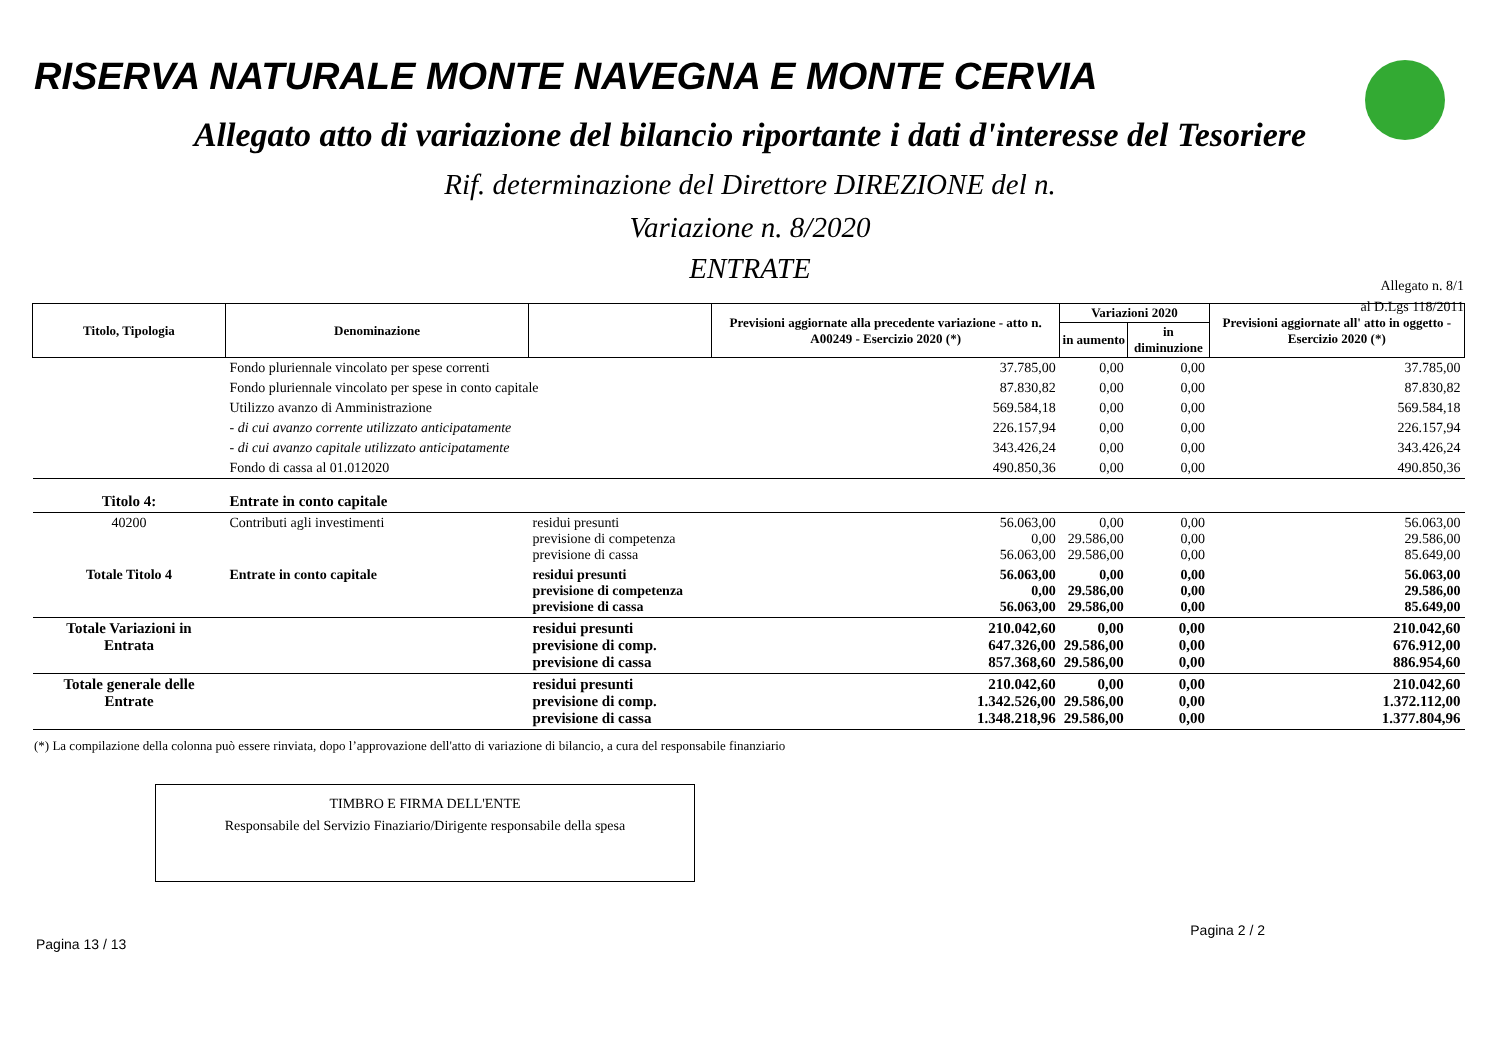RISERVA NATURALE MONTE NAVEGNA E MONTE CERVIA
Allegato atto di variazione del bilancio riportante i dati d'interesse del Tesoriere
Rif. determinazione del Direttore DIREZIONE del n.
Variazione n. 8/2020
ENTRATE
Allegato n. 8/1
al D.Lgs 118/2011
| Titolo, Tipologia | Denominazione | | Previsioni aggiornate alla precedente variazione - atto n. A00249 - Esercizio 2020 (*) | Variazioni 2020 | | Previsioni aggiornate all' atto in oggetto - Esercizio 2020 (*) |
| --- | --- | --- | --- | --- | --- | --- |
| | | | | in aumento | in diminuzione | |
| | Fondo pluriennale vincolato per spese correnti | | 37.785,00 | 0,00 | 0,00 | 37.785,00 |
| | Fondo pluriennale vincolato per spese in conto capitale | | 87.830,82 | 0,00 | 0,00 | 87.830,82 |
| | Utilizzo avanzo di Amministrazione | | 569.584,18 | 0,00 | 0,00 | 569.584,18 |
| | - di cui avanzo corrente utilizzato anticipatamente | | 226.157,94 | 0,00 | 0,00 | 226.157,94 |
| | - di cui avanzo capitale utilizzato anticipatamente | | 343.426,24 | 0,00 | 0,00 | 343.426,24 |
| | Fondo di cassa al 01.012020 | | 490.850,36 | 0,00 | 0,00 | 490.850,36 |
| Titolo 4: | Entrate in conto capitale | | | | | |
| 40200 | Contributi agli investimenti | residui presunti previsione di competenza previsione di cassa | 56.063,00 0,00 56.063,00 | 0,00 29.586,00 29.586,00 | 0,00 0,00 0,00 | 56.063,00 29.586,00 85.649,00 |
| Totale Titolo 4 | Entrate in conto capitale | residui presunti previsione di competenza previsione di cassa | 56.063,00 0,00 56.063,00 | 0,00 29.586,00 29.586,00 | 0,00 0,00 0,00 | 56.063,00 29.586,00 85.649,00 |
| Totale Variazioni in Entrata | | residui presunti previsione di comp. previsione di cassa | 210.042,60 647.326,00 857.368,60 | 0,00 29.586,00 29.586,00 | 0,00 0,00 0,00 | 210.042,60 676.912,00 886.954,60 |
| Totale generale delle Entrate | | residui presunti previsione di comp. previsione di cassa | 210.042,60 1.342.526,00 1.348.218,96 | 0,00 29.586,00 29.586,00 | 0,00 0,00 0,00 | 210.042,60 1.372.112,00 1.377.804,96 |
(*) La compilazione della colonna può essere rinviata, dopo l’approvazione dell'atto di variazione di bilancio, a cura del responsabile finanziario
TIMBRO E FIRMA DELL'ENTE
Responsabile del Servizio Finaziario/Dirigente responsabile della spesa
Pagina 13 / 13 Pagina 2 / 2